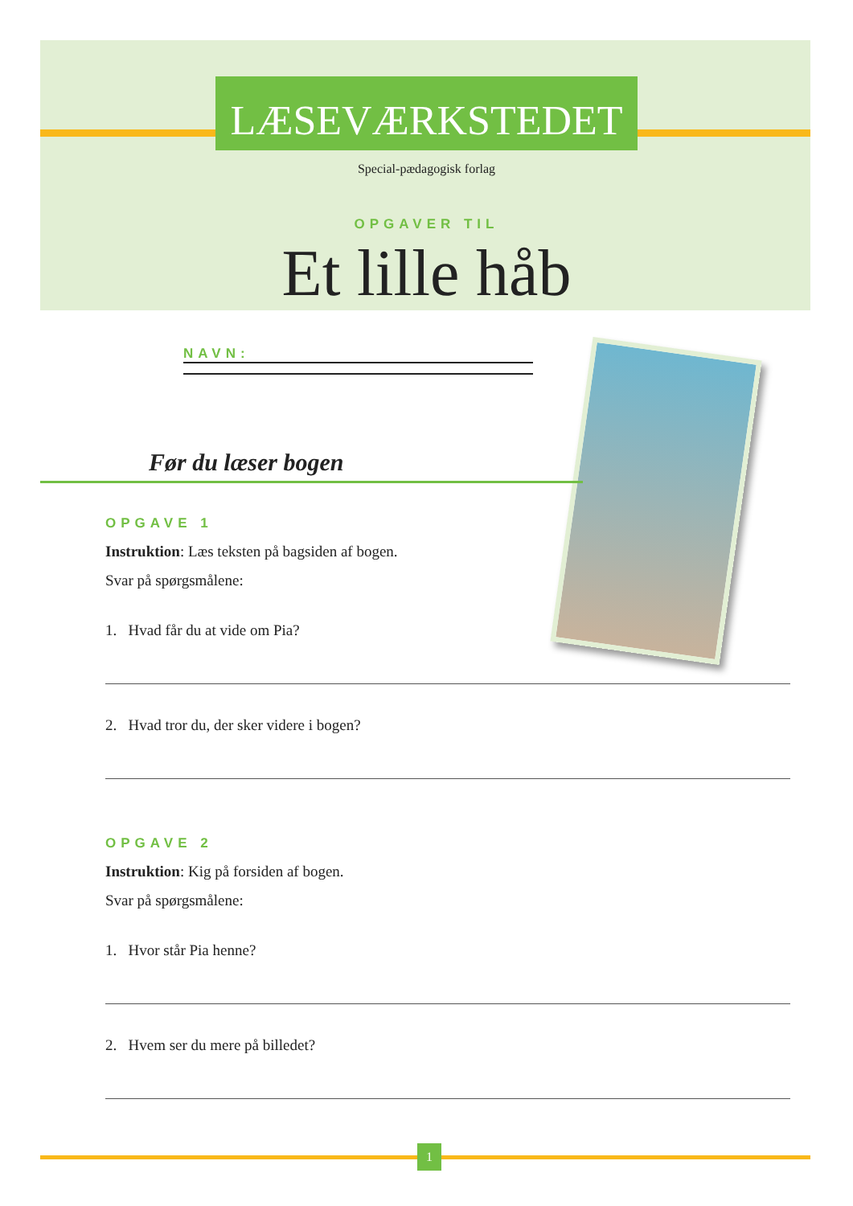LÆSEVÆRKSTEDET
Special-pædagogisk forlag
OPGAVER TIL
Et lille håb
NAVN:
Før du læser bogen
OPGAVE 1
Instruktion: Læs teksten på bagsiden af bogen.
Svar på spørgsmålene:
1. Hvad får du at vide om Pia?
2. Hvad tror du, der sker videre i bogen?
OPGAVE 2
Instruktion: Kig på forsiden af bogen.
Svar på spørgsmålene:
1. Hvor står Pia henne?
2. Hvem ser du mere på billedet?
1